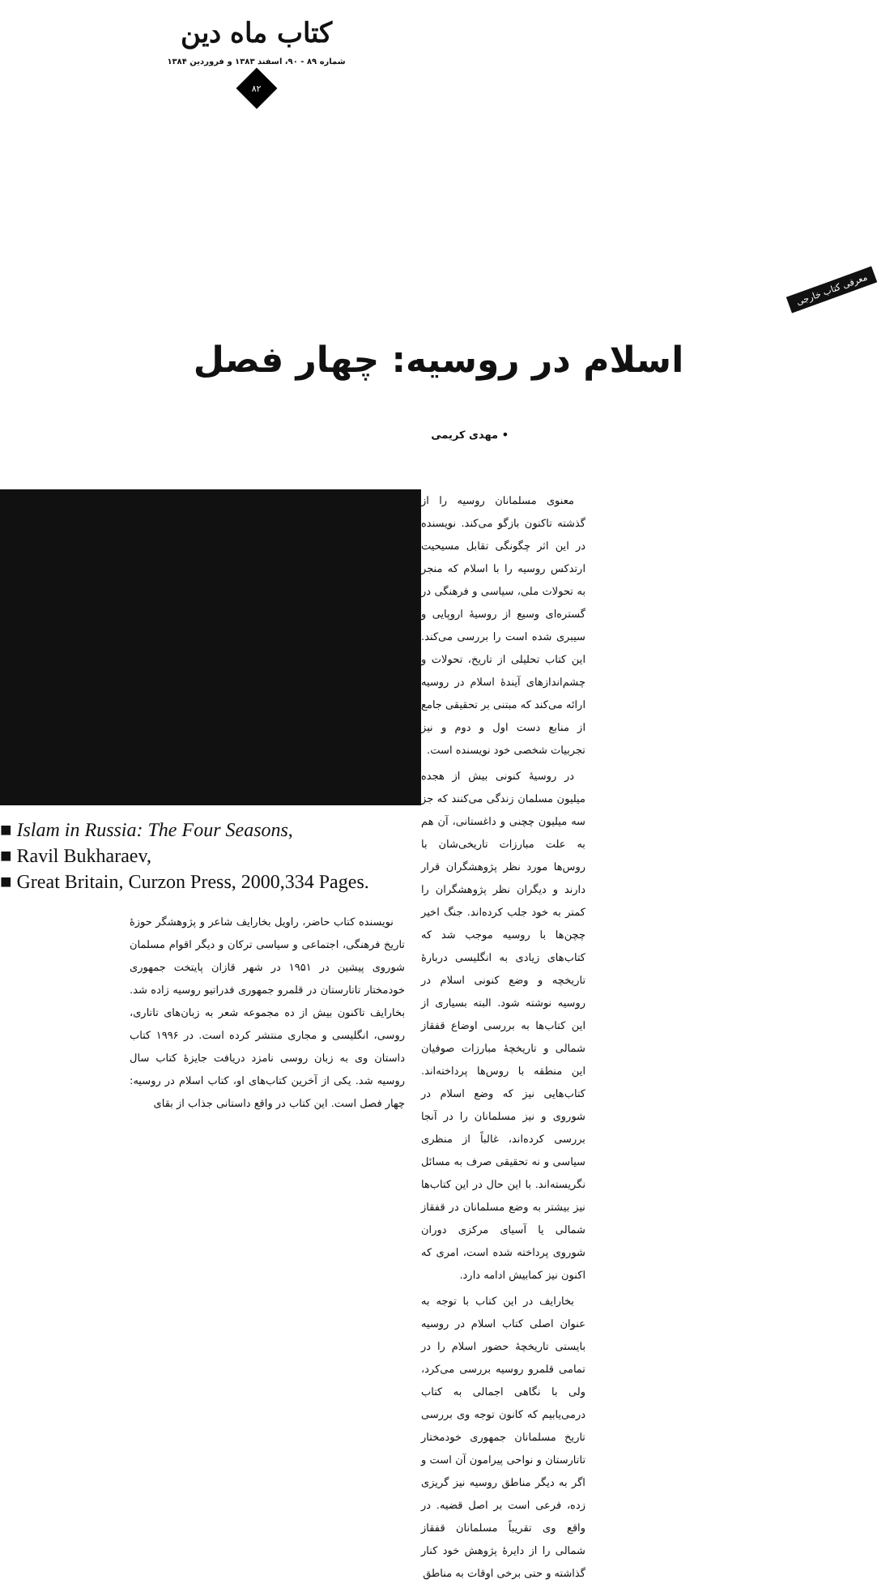کتاب ماه دین
شماره ۸۹ - ۹۰، اسفند ۱۳۸۳ و فروردین ۱۳۸۴
۸۲
معرفی کتاب خارجی
اسلام در روسیه: چهار فصل
• مهدی کریمی
معنوی مسلمانان روسیه را از گذشته تاکنون بازگو می‌کند. نویسنده در این اثر چگونگی تقابل مسیحیت ارتدکس روسیه را با اسلام که منجر به تحولات ملی، سیاسی و فرهنگی در گستره‌ای وسیع از روسیهٔ اروپایی و سیبری شده است را بررسی می‌کند. این کتاب تحلیلی از تاریخ، تحولات و چشم‌اندازهای آیندهٔ اسلام در روسیه ارائه می‌کند که مبتنی بر تحقیقی جامع از منابع دست اول و دوم و نیز تجربیات شخصی خود نویسنده است.
در روسیهٔ کنونی بیش از هجده میلیون مسلمان زندگی می‌کنند که جز سه میلیون چچنی و داغستانی، آن هم به علت مبارزات تاریخی‌شان با روس‌ها مورد نظر پژوهشگران قرار دارند و دیگران نظر پژوهشگران را کمتر به خود جلب کرده‌اند. جنگ اخیر چچن‌ها با روسیه موجب شد که کتاب‌های زیادی به انگلیسی دربارهٔ تاریخچه و وضع کنونی اسلام در روسیه نوشته شود. البته بسیاری از این کتاب‌ها به بررسی اوضاع قفقاز شمالی و تاریخچهٔ مبارزات صوفیان این منطقه با روس‌ها پرداخته‌اند. کتاب‌هایی نیز که وضع اسلام در شوروی و نیز مسلمانان را در آنجا بررسی کرده‌اند، غالباً از منظری سیاسی و نه تحقیقی صرف به مسائل نگریسته‌اند. با این حال در این کتاب‌ها نیز بیشتر به وضع مسلمانان در قفقاز شمالی یا آسیای مرکزی دوران شوروی پرداخته شده است، امری که اکنون نیز کمابیش ادامه دارد.
بخارایف در این کتاب با توجه به عنوان اصلی کتاب اسلام در روسیه بایستی تاریخچهٔ حضور اسلام را در تمامی قلمرو روسیه بررسی می‌کرد، ولی با نگاهی اجمالی به کتاب درمی‌یابیم که کانون توجه وی بررسی تاریخ مسلمانان جمهوری خودمختار تاتارستان و نواحی پیرامون آن است و اگر به دیگر مناطق روسیه نیز گریزی زده، فرعی است بر اصل قضیه. در واقع وی تقریباً مسلمانان قفقاز شمالی را از دایرهٔ پژوهش خود کنار گذاشته و حتی برخی اوقات به مناطق
■ Islam in Russia: The Four Seasons,
■ Ravil Bukharaev,
■ Great Britain, Curzon Press, 2000,334 Pages.
نویسنده کتاب حاضر، راویل بخارایف شاعر و پژوهشگر حوزهٔ تاریخ فرهنگی، اجتماعی و سیاسی ترکان و دیگر اقوام مسلمان شوروی پیشین در ۱۹۵۱ در شهر قازان پایتخت جمهوری خودمختار تاتارستان در قلمرو جمهوری فدراتیو روسیه زاده شد. بخارایف تاکنون بیش از ده مجموعه شعر به زبان‌های تاتاری، روسی، انگلیسی و مجاری منتشر کرده است. در ۱۹۹۶ کتاب داستان وی به زبان روسی نامزد دریافت جایزهٔ کتاب سال روسیه شد. یکی از آخرین کتاب‌های او، کتاب اسلام در روسیه: چهار فصل است. این کتاب در واقع داستانی جذاب از بقای